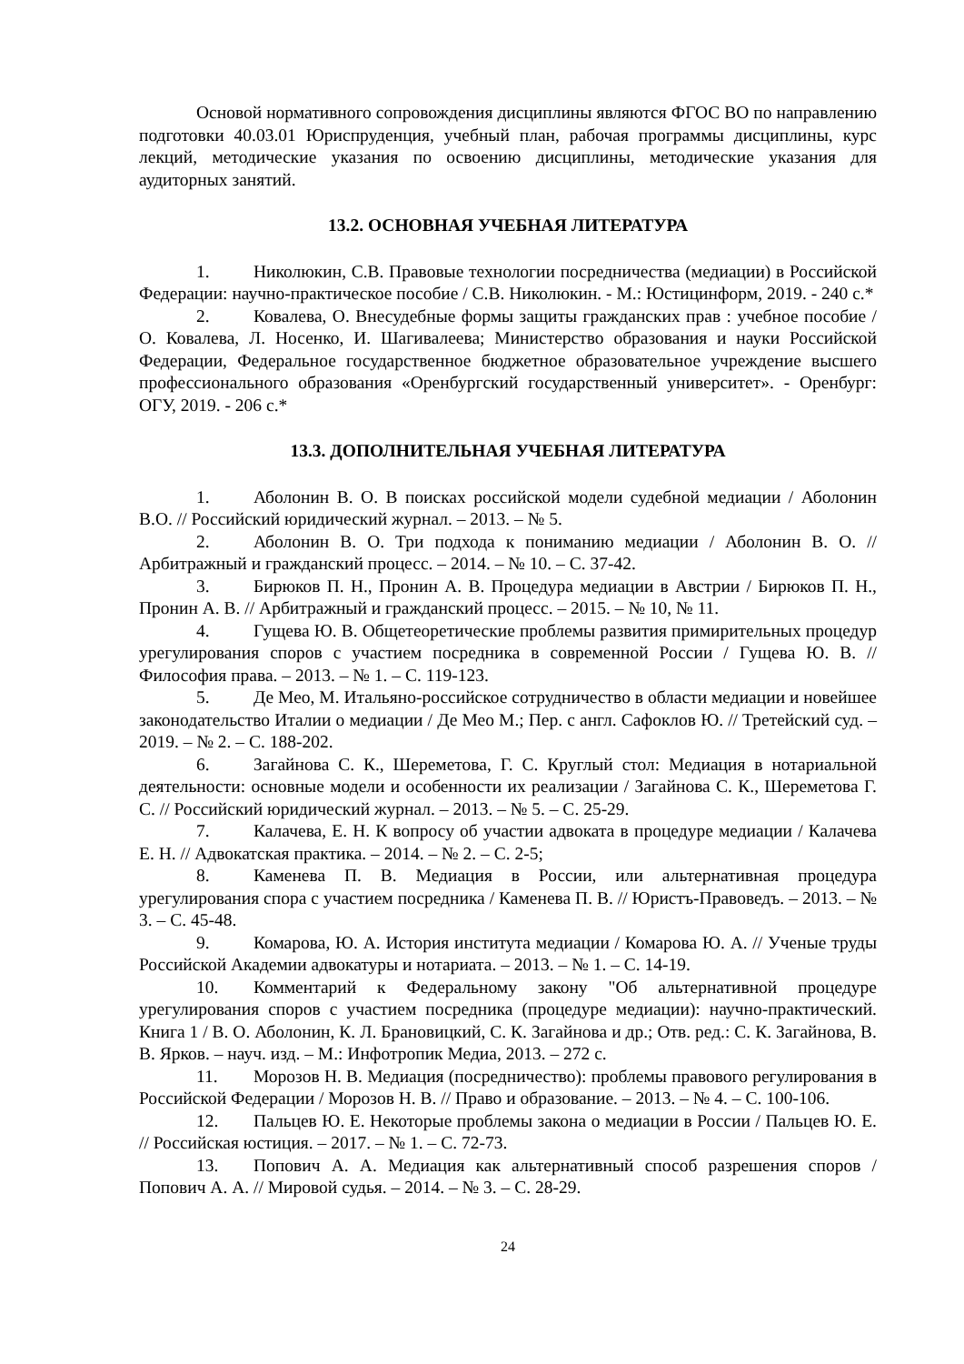Основой нормативного сопровождения дисциплины являются ФГОС ВО по направлению подготовки 40.03.01 Юриспруденция, учебный план, рабочая программы дисциплины, курс лекций, методические указания по освоению дисциплины, методические указания для аудиторных занятий.
13.2. ОСНОВНАЯ УЧЕБНАЯ ЛИТЕРАТУРА
1. Николюкин, С.В. Правовые технологии посредничества (медиации) в Российской Федерации: научно-практическое пособие / С.В. Николюкин. - М.: Юстицинформ, 2019. - 240 с.*
2. Ковалева, О. Внесудебные формы защиты гражданских прав : учебное пособие / О. Ковалева, Л. Носенко, И. Шагивалеева; Министерство образования и науки Российской Федерации, Федеральное государственное бюджетное образовательное учреждение высшего профессионального образования «Оренбургский государственный университет». - Оренбург: ОГУ, 2019. - 206 с.*
13.3. ДОПОЛНИТЕЛЬНАЯ УЧЕБНАЯ ЛИТЕРАТУРА
1. Аболонин В. О. В поисках российской модели судебной медиации / Аболонин В.О. // Российский юридический журнал. – 2013. – № 5.
2. Аболонин В. О. Три подхода к пониманию медиации / Аболонин В. О. // Арбитражный и гражданский процесс. – 2014. – № 10. – С. 37-42.
3. Бирюков П. Н., Пронин А. В. Процедура медиации в Австрии / Бирюков П. Н., Пронин А. В. // Арбитражный и гражданский процесс. – 2015. – № 10, № 11.
4. Гущева Ю. В. Общетеоретические проблемы развития примирительных процедур урегулирования споров с участием посредника в современной России / Гущева Ю. В. // Философия права. – 2013. – № 1. – С. 119-123.
5. Де Мео, М. Итальяно-российское сотрудничество в области медиации и новейшее законодательство Италии о медиации / Де Мео М.; Пер. с англ. Сафоклов Ю. // Третейский суд. – 2019. – № 2. – С. 188-202.
6. Загайнова С. К., Шереметова, Г. С. Круглый стол: Медиация в нотариальной деятельности: основные модели и особенности их реализации / Загайнова С. К., Шереметова Г. С. // Российский юридический журнал. – 2013. – № 5. – С. 25-29.
7. Калачева, Е. Н. К вопросу об участии адвоката в процедуре медиации / Калачева Е. Н. // Адвокатская практика. – 2014. – № 2. – С. 2-5;
8. Каменева П. В. Медиация в России, или альтернативная процедура урегулирования спора с участием посредника / Каменева П. В. // Юристъ-Правоведъ. – 2013. – № 3. – С. 45-48.
9. Комарова, Ю. А. История института медиации / Комарова Ю. А. // Ученые труды Российской Академии адвокатуры и нотариата. – 2013. – № 1. – С. 14-19.
10. Комментарий к Федеральному закону "Об альтернативной процедуре урегулирования споров с участием посредника (процедуре медиации): научно-практический. Книга 1 / В. О. Аболонин, К. Л. Брановицкий, С. К. Загайнова и др.; Отв. ред.: С. К. Загайнова, В. В. Ярков. – науч. изд. – М.: Инфотропик Медиа, 2013. – 272 с.
11. Морозов Н. В. Медиация (посредничество): проблемы правового регулирования в Российской Федерации / Морозов Н. В. // Право и образование. – 2013. – № 4. – С. 100-106.
12. Пальцев Ю. Е. Некоторые проблемы закона о медиации в России / Пальцев Ю. Е. // Российская юстиция. – 2017. – № 1. – С. 72-73.
13. Попович А. А. Медиация как альтернативный способ разрешения споров / Попович А. А. // Мировой судья. – 2014. – № 3. – С. 28-29.
24